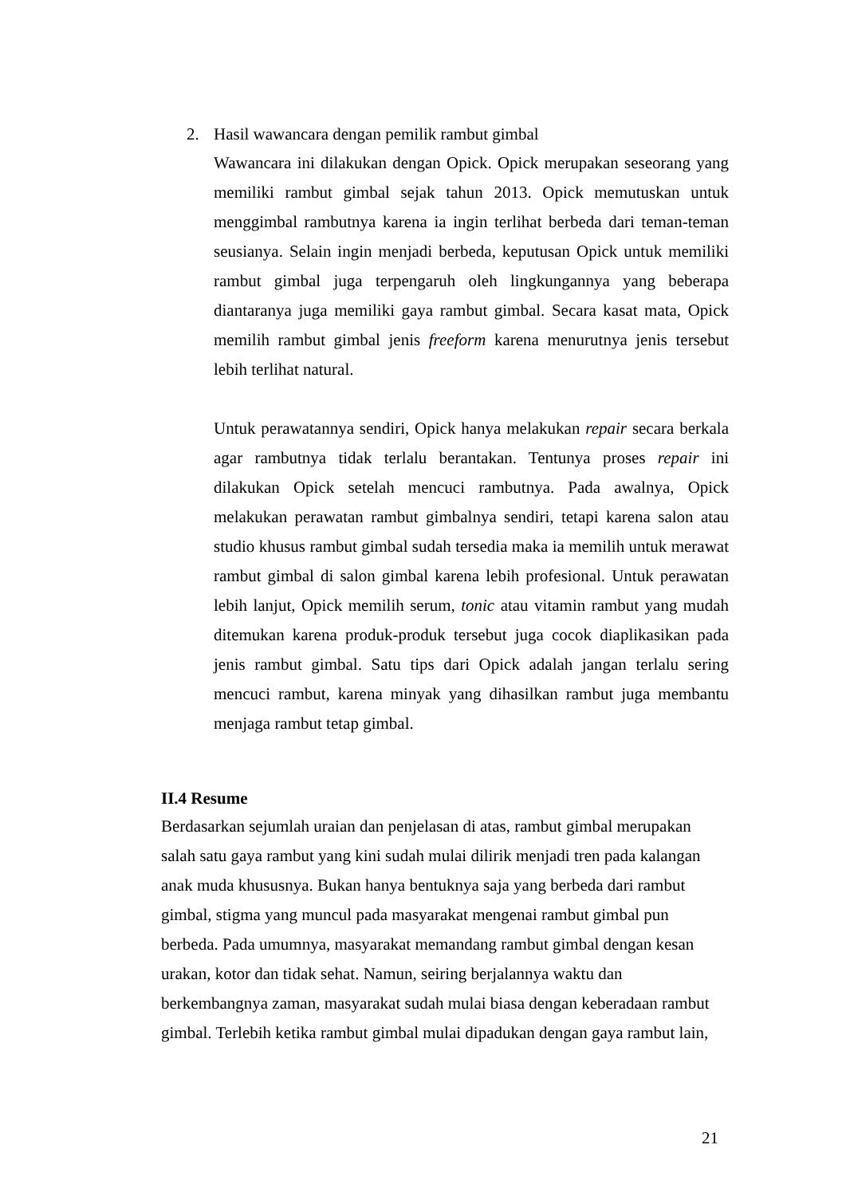2.
Hasil wawancara dengan pemilik rambut gimbal
Wawancara ini dilakukan dengan Opick. Opick merupakan seseorang yang memiliki rambut gimbal sejak tahun 2013. Opick memutuskan untuk menggimbal rambutnya karena ia ingin terlihat berbeda dari teman-teman seusianya. Selain ingin menjadi berbeda, keputusan Opick untuk memiliki rambut gimbal juga terpengaruh oleh lingkungannya yang beberapa diantaranya juga memiliki gaya rambut gimbal. Secara kasat mata, Opick memilih rambut gimbal jenis freeform karena menurutnya jenis tersebut lebih terlihat natural.
Untuk perawatannya sendiri, Opick hanya melakukan repair secara berkala agar rambutnya tidak terlalu berantakan. Tentunya proses repair ini dilakukan Opick setelah mencuci rambutnya. Pada awalnya, Opick melakukan perawatan rambut gimbalnya sendiri, tetapi karena salon atau studio khusus rambut gimbal sudah tersedia maka ia memilih untuk merawat rambut gimbal di salon gimbal karena lebih profesional. Untuk perawatan lebih lanjut, Opick memilih serum, tonic atau vitamin rambut yang mudah ditemukan karena produk-produk tersebut juga cocok diaplikasikan pada jenis rambut gimbal. Satu tips dari Opick adalah jangan terlalu sering mencuci rambut, karena minyak yang dihasilkan rambut juga membantu menjaga rambut tetap gimbal.
II.4 Resume
Berdasarkan sejumlah uraian dan penjelasan di atas, rambut gimbal merupakan
salah satu gaya rambut yang kini sudah mulai dilirik menjadi tren pada kalangan
anak muda khususnya. Bukan hanya bentuknya saja yang berbeda dari rambut
gimbal, stigma yang muncul pada masyarakat mengenai rambut gimbal pun
berbeda. Pada umumnya, masyarakat memandang rambut gimbal dengan kesan
urakan, kotor dan tidak sehat. Namun, seiring berjalannya waktu dan
berkembangnya zaman, masyarakat sudah mulai biasa dengan keberadaan rambut
gimbal. Terlebih ketika rambut gimbal mulai dipadukan dengan gaya rambut lain,
21